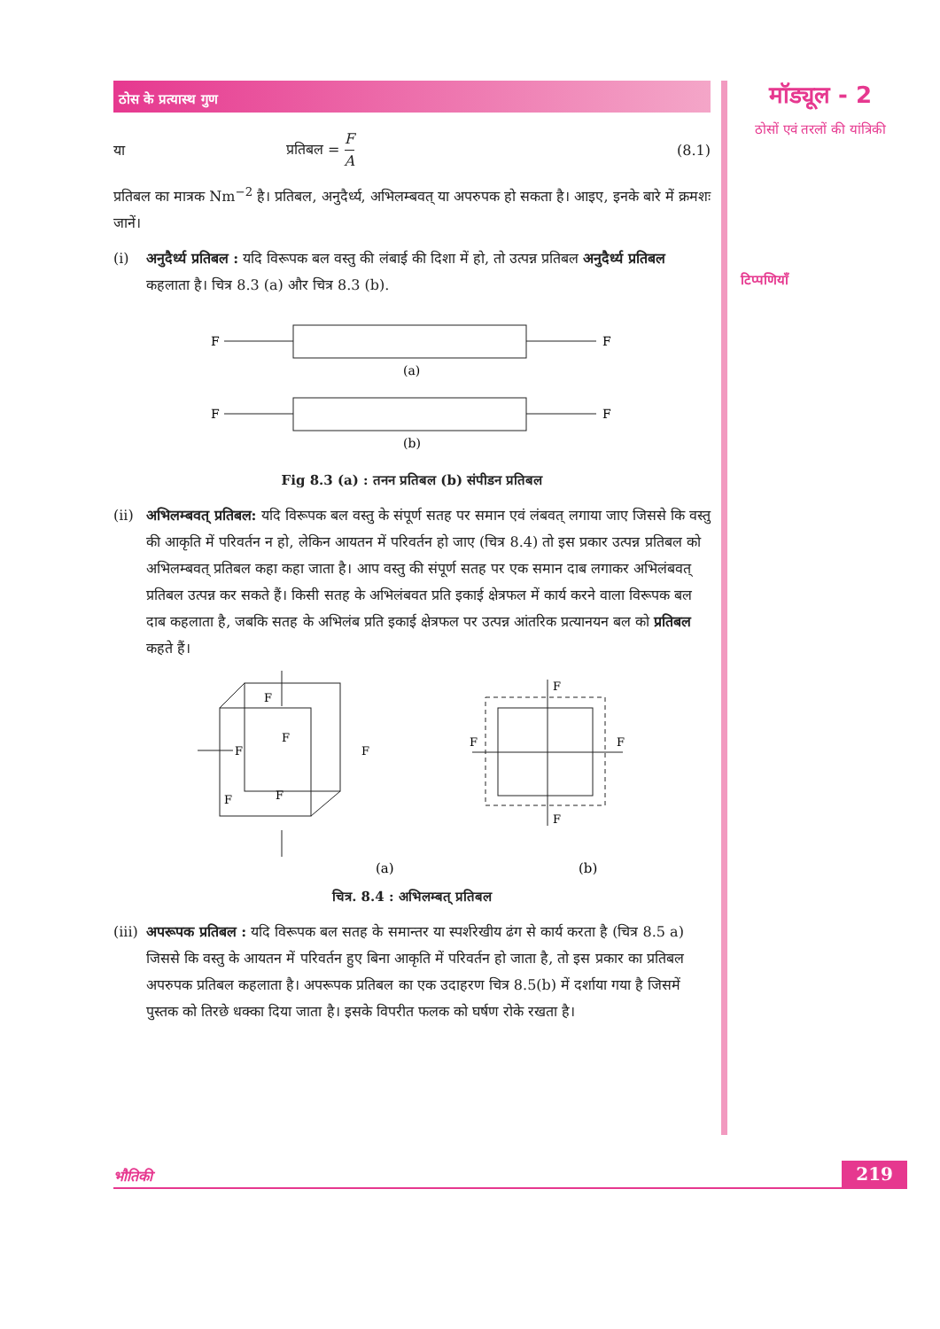ठोस के प्रत्यास्थ गुण
या प्रतिबल = F
A (8.1)
प्रतिबल का मात्रक Nm<sup>−2</sup> है। प्रतिबल, अनुदैर्ध्य, अभिलम्बवत् या अपरुपक हो सकता है। आइए, इनके बारे में क्रमशः जानें।
(i) अनुदैर्ध्य प्रतिबल : यदि विरूपक बल वस्तु की लंबाई की दिशा में हो, तो उत्पन्न प्रतिबल अनुदैर्ध्य प्रतिबल कहलाता है। चित्र 8.3 (a) और चित्र 8.3 (b).
F
F
(a)
F
F
(b)
Fig 8.3 (a) : तनन प्रतिबल (b) संपीडन प्रतिबल
(ii) अभिलम्बवत् प्रतिबल: यदि विरूपक बल वस्तु के संपूर्ण सतह पर समान एवं लंबवत् लगाया जाए जिससे कि वस्तु की आकृति में परिवर्तन न हो, लेकिन आयतन में परिवर्तन हो जाए (चित्र 8.4) तो इस प्रकार उत्पन्न प्रतिबल को अभिलम्बवत् प्रतिबल कहा कहा जाता है। आप वस्तु की संपूर्ण सतह पर एक समान दाब लगाकर अभिलंबवत् प्रतिबल उत्पन्न कर सकते हैं। किसी सतह के अभिलंबवत प्रति इकाई क्षेत्रफल में कार्य करने वाला विरूपक बल दाब कहलाता है, जबकि सतह के अभिलंब प्रति इकाई क्षेत्रफल पर उत्पन्न आंतरिक प्रत्यानयन बल को प्रतिबल कहते हैं।
F
F
F
F
F
F
F
F
F
F
(a)
(b)
चित्र. 8.4 : अभिलम्बत् प्रतिबल
(iii) अपरूपक प्रतिबल : यदि विरूपक बल सतह के समान्तर या स्पर्शरेखीय ढंग से कार्य करता है (चित्र 8.5 a) जिससे कि वस्तु के आयतन में परिवर्तन हुए बिना आकृति में परिवर्तन हो जाता है, तो इस प्रकार का प्रतिबल अपरुपक प्रतिबल कहलाता है। अपरूपक प्रतिबल का एक उदाहरण चित्र 8.5(b) में दर्शाया गया है जिसमें पुस्तक को तिरछे धक्का दिया जाता है। इसके विपरीत फलक को घर्षण रोके रखता है।
मॉड्यूल - 2
ठोसों एवं तरलों की यांत्रिकी
टिप्पणियाँ
भौतिकी 219